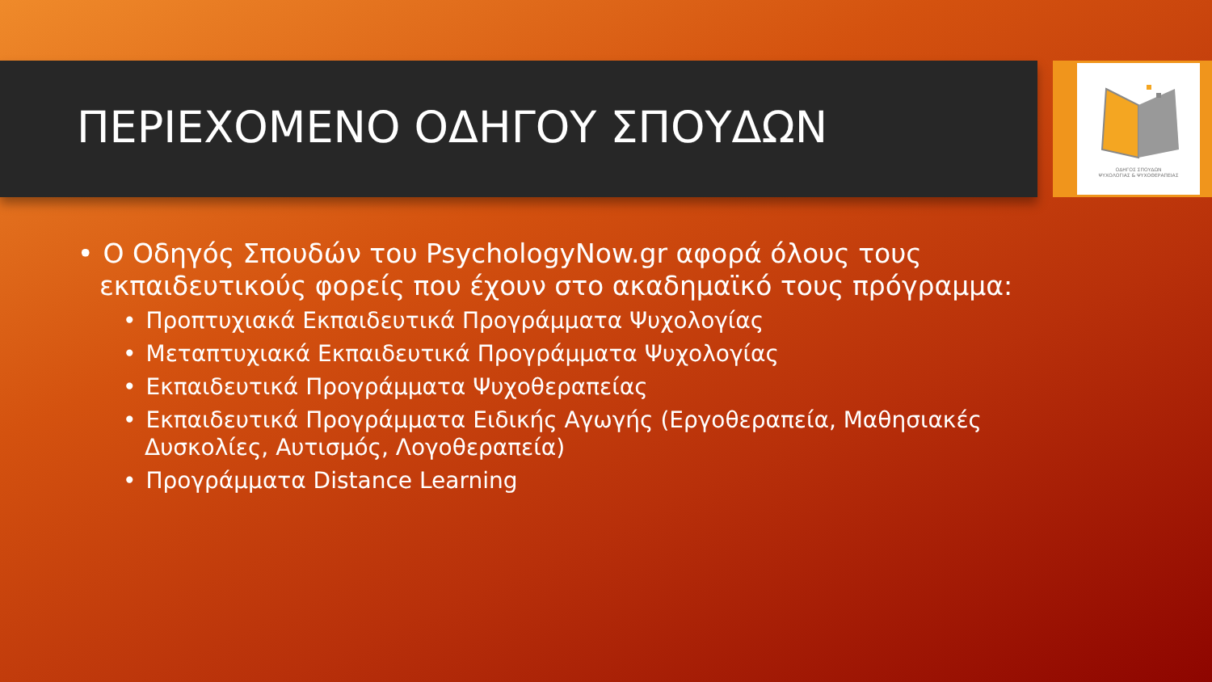ΟΔΗΓΟΣ ΣΠΟΥΔΩΝ
ΨΥΧΟΛΟΓΙΑΣ & ΨΥΧΟΘΕΡΑΠΕΙΑΣ
ΠΕΡΙΕΧΟΜΕΝΟ ΟΔΗΓΟΥ ΣΠΟΥΔΩΝ
• Ο Οδηγός Σπουδών του PsychologyNow.gr αφορά όλους τους εκπαιδευτικούς φορείς που έχουν στο ακαδημαϊκό τους πρόγραμμα:
• Προπτυχιακά Εκπαιδευτικά Προγράμματα Ψυχολογίας
• Μεταπτυχιακά Εκπαιδευτικά Προγράμματα Ψυχολογίας
• Εκπαιδευτικά Προγράμματα Ψυχοθεραπείας
• Εκπαιδευτικά Προγράμματα Ειδικής Αγωγής (Εργοθεραπεία, Μαθησιακές Δυσκολίες, Αυτισμός, Λογοθεραπεία)
• Προγράμματα Distance Learning